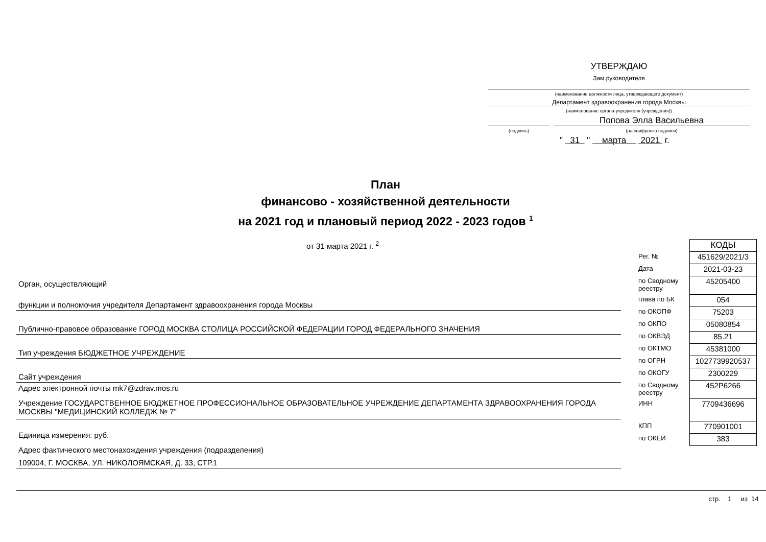УТВЕРЖДАЮ
Зам.руководителя
(наименование должности лица, утверждающего документ)
Департамент здравоохранения города Москвы
(наименование органа-учредителя (учреждения))
Попова Элла Васильевна
(подпись) (расшифровка подписи)
" 31 " марта 2021 г.
План
финансово - хозяйственной деятельности
на 2021 год и плановый период 2022 - 2023 годов <sup>1</sup>
от 31 марта 2021 г. <sup>2</sup>
Орган, осуществляющий
функции и полномочия учредителя Департамент здравоохранения города Москвы
Публично-правовое образование ГОРОД МОСКВА СТОЛИЦА РОССИЙСКОЙ ФЕДЕРАЦИИ ГОРОД ФЕДЕРАЛЬНОГО ЗНАЧЕНИЯ
Тип учреждения БЮДЖЕТНОЕ УЧРЕЖДЕНИЕ
Сайт учреждения
Адрес электронной почты mk7@zdrav.mos.ru
Учреждение ГОСУДАРСТВЕННОЕ БЮДЖЕТНОЕ ПРОФЕССИОНАЛЬНОЕ ОБРАЗОВАТЕЛЬНОЕ УЧРЕЖДЕНИЕ ДЕПАРТАМЕНТА ЗДРАВООХРАНЕНИЯ ГОРОДА МОСКВЫ "МЕДИЦИНСКИЙ КОЛЛЕДЖ № 7"
Единица измерения: руб.
Адрес фактического местонахождения учреждения (подразделения)
109004, Г. МОСКВА, УЛ. НИКОЛОЯМСКАЯ, Д. 33, СТР.1
| | КОДЫ |
| Рег. № | 451629/2021/3 |
| Дата | 2021-03-23 |
| по Сводному реестру | 45205400 |
| глава по БК | 054 |
| по ОКОПФ | 75203 |
| по ОКПО | 05080854 |
| по ОКВЭД | 85.21 |
| по ОКТМО | 45381000 |
| по ОГРН | 1027739920537 |
| по ОКОГУ | 2300229 |
| по Сводному реестру | 452Р6266 |
| ИНН | 7709436696 |
| КПП | 770901001 |
| по ОКЕИ | 383 |
стр. 1 из 14